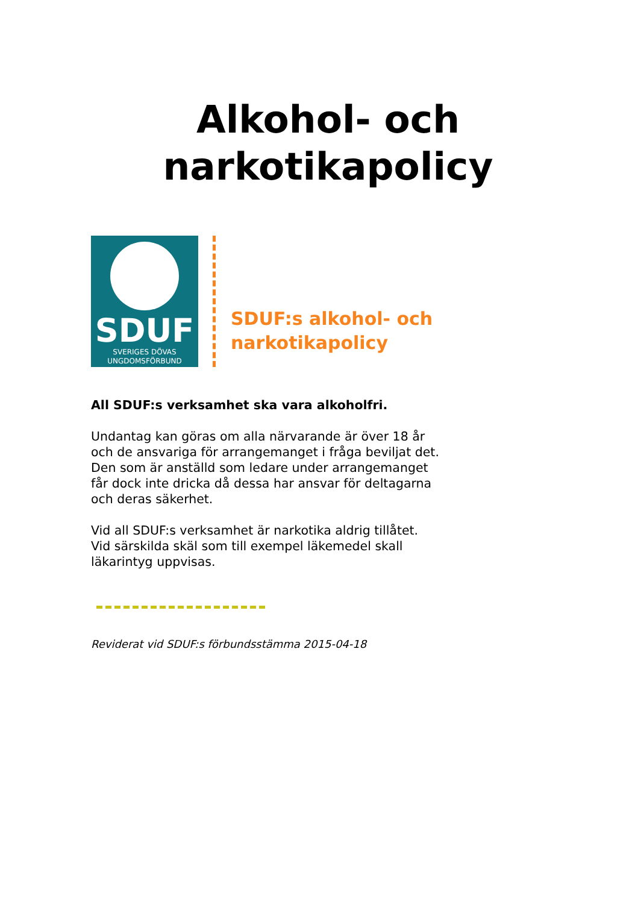Alkohol- och
narkotikapolicy
SDUF
SVERIGES DÖVAS
UNGDOMSFÖRBUND
SDUF:s alkohol- och
narkotikapolicy
All SDUF:s verksamhet ska vara alkoholfri.
Undantag kan göras om alla närvarande är över 18 år och de ansvariga för arrangemanget i fråga beviljat det. Den som är anställd som ledare under arrangemanget får dock inte dricka då dessa har ansvar för deltagarna och deras säkerhet.
Vid all SDUF:s verksamhet är narkotika aldrig tillåtet. Vid särskilda skäl som till exempel läkemedel skall läkarintyg uppvisas.
Reviderat vid SDUF:s förbundsstämma 2015-04-18